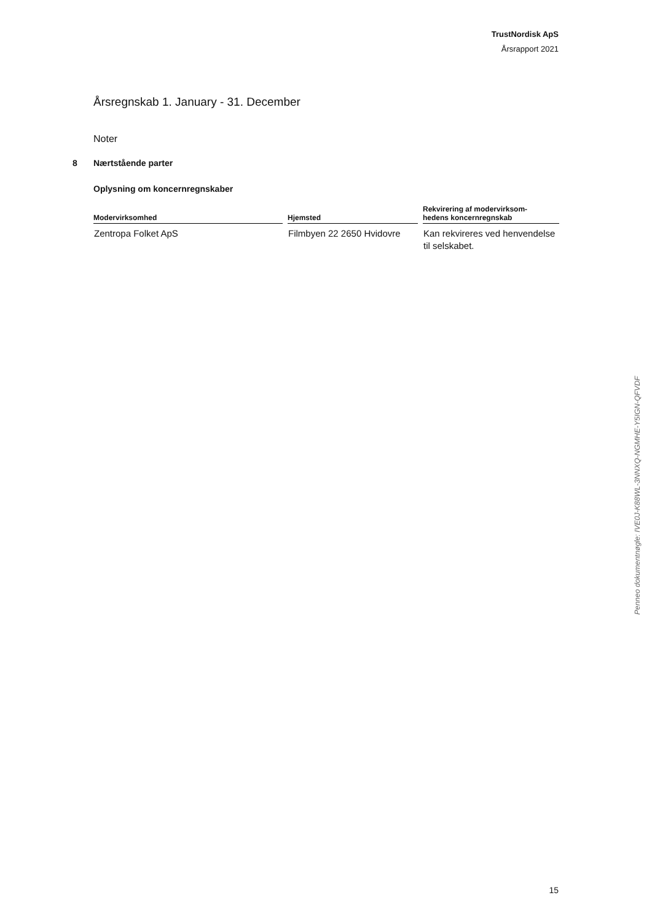TrustNordisk ApS
Årsrapport 2021
Årsregnskab 1. January - 31. December
Noter
8 Nærtstående parter
Oplysning om koncernregnskaber
| Modervirksomhed | Hjemsted | Rekvirering af modervirksom- hedens koncernregnskab |
| --- | --- | --- |
| Zentropa Folket ApS | Filmbyen 22 2650 Hvidovre | Kan rekvireres ved henvendelse til selskabet. |
Penneo dokumentnøgle: IVE0J-K88WL-3NNXQ-NGMHE-Y5IGN-QFVDF
15